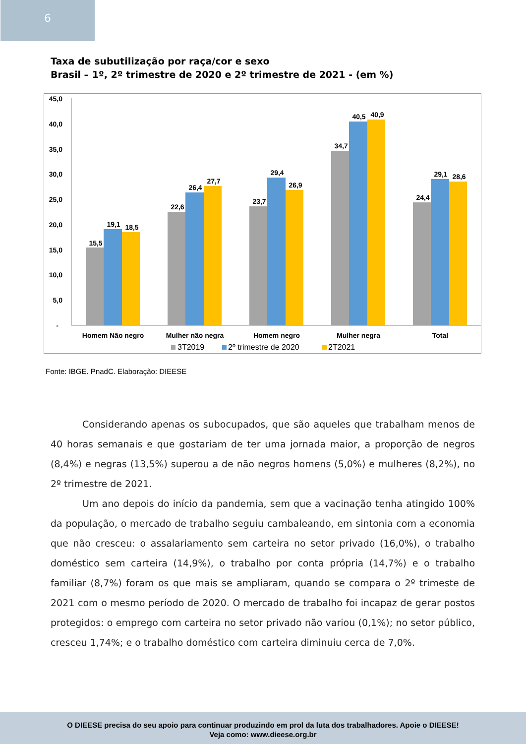6
Taxa de subutilização por raça/cor e sexo
Brasil – 1º, 2º trimestre de 2020 e 2º trimestre de 2021 - (em %)
45,0
40,0
35,0
30,0
25,0
20,0
15,0
10,0
5,0
-
15,5
19,1
18,5
22,6
26,4
27,7
23,7
29,4
26,9
34,7
40,5
40,9
24,4
29,1
28,6
Homem Não negro
Mulher não negra
Homem negro
Mulher negra
Total
3T2019
2º trimestre de 2020
2T2021
Fonte: IBGE. PnadC. Elaboração: DIEESE
Considerando apenas os subocupados, que são aqueles que trabalham menos de 40 horas semanais e que gostariam de ter uma jornada maior, a proporção de negros (8,4%) e negras (13,5%) superou a de não negros homens (5,0%) e mulheres (8,2%), no 2º trimestre de 2021.
Um ano depois do início da pandemia, sem que a vacinação tenha atingido 100% da população, o mercado de trabalho seguiu cambaleando, em sintonia com a economia que não cresceu: o assalariamento sem carteira no setor privado (16,0%), o trabalho doméstico sem carteira (14,9%), o trabalho por conta própria (14,7%) e o trabalho familiar (8,7%) foram os que mais se ampliaram, quando se compara o 2º trimeste de 2021 com o mesmo período de 2020. O mercado de trabalho foi incapaz de gerar postos protegidos: o emprego com carteira no setor privado não variou (0,1%); no setor público, cresceu 1,74%; e o trabalho doméstico com carteira diminuiu cerca de 7,0%.
O DIEESE precisa do seu apoio para continuar produzindo em prol da luta dos trabalhadores. Apoie o DIEESE!
Veja como: www.dieese.org.br